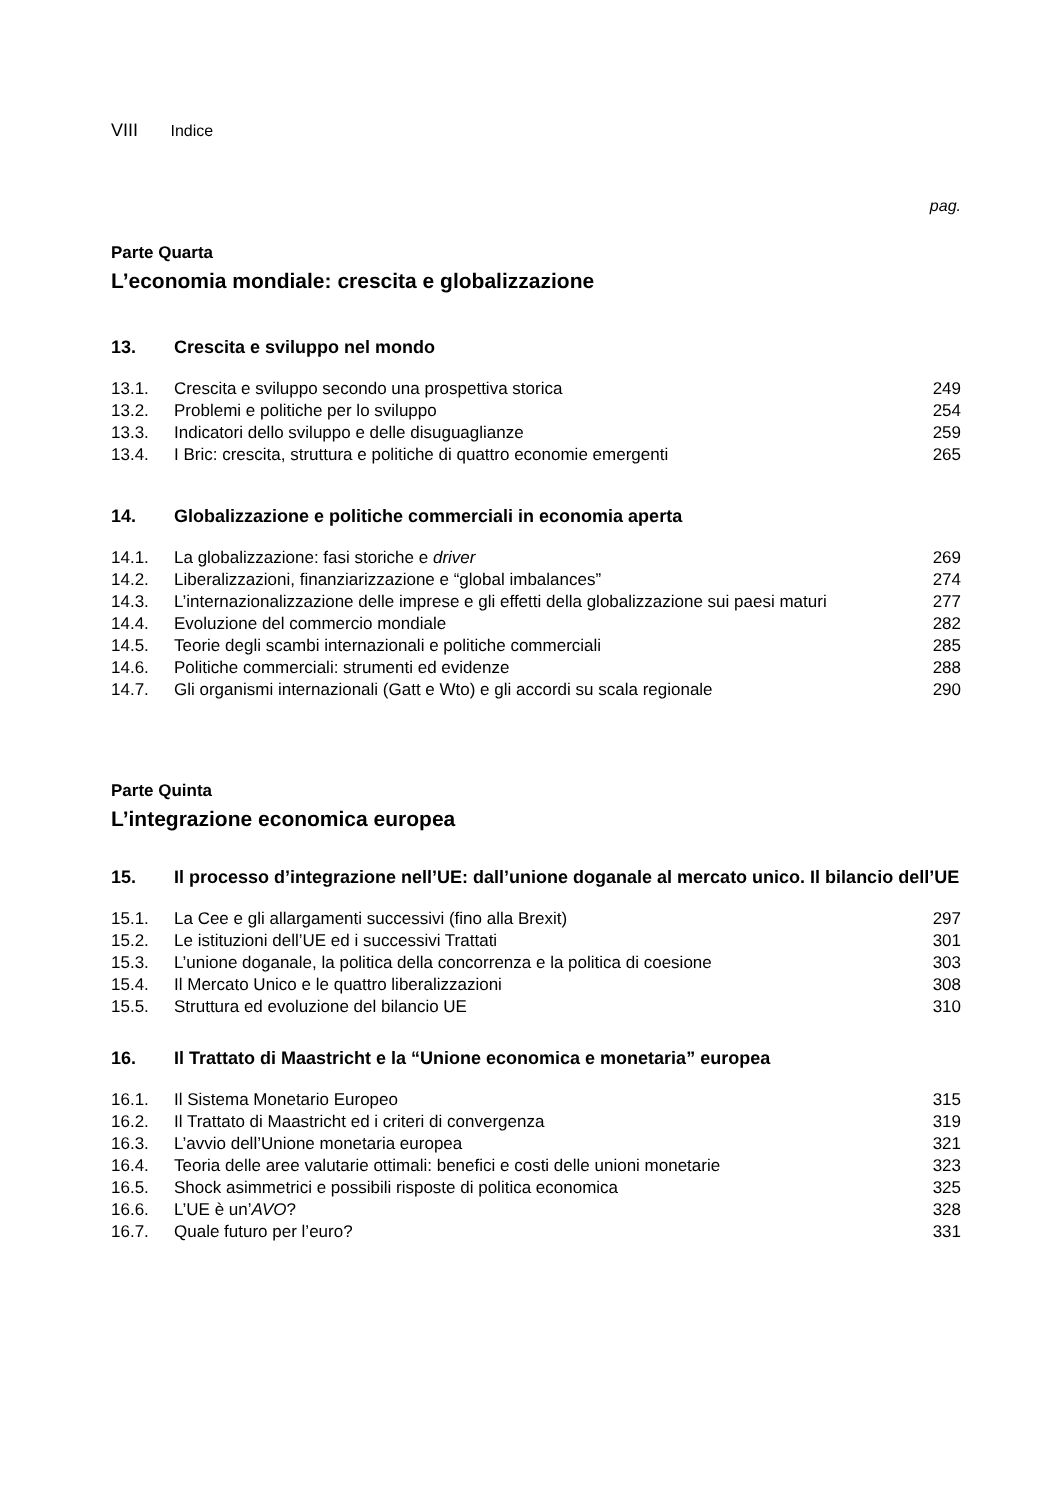VIII Indice
pag.
Parte Quarta
L’economia mondiale: crescita e globalizzazione
13. Crescita e sviluppo nel mondo
| 13.1. | Crescita e sviluppo secondo una prospettiva storica | 249 |
| 13.2. | Problemi e politiche per lo sviluppo | 254 |
| 13.3. | Indicatori dello sviluppo e delle disuguaglianze | 259 |
| 13.4. | I Bric: crescita, struttura e politiche di quattro economie emergenti | 265 |
14. Globalizzazione e politiche commerciali in economia aperta
| 14.1. | La globalizzazione: fasi storiche e driver | 269 |
| 14.2. | Liberalizzazioni, finanziarizzazione e “global imbalances” | 274 |
| 14.3. | L’internazionalizzazione delle imprese e gli effetti della globalizzazione sui paesi maturi | 277 |
| 14.4. | Evoluzione del commercio mondiale | 282 |
| 14.5. | Teorie degli scambi internazionali e politiche commerciali | 285 |
| 14.6. | Politiche commerciali: strumenti ed evidenze | 288 |
| 14.7. | Gli organismi internazionali (Gatt e Wto) e gli accordi su scala regionale | 290 |
Parte Quinta
L’integrazione economica europea
15. Il processo d’integrazione nell’UE: dall’unione doganale al mercato unico. Il bilancio dell’UE
| 15.1. | La Cee e gli allargamenti successivi (fino alla Brexit) | 297 |
| 15.2. | Le istituzioni dell’UE ed i successivi Trattati | 301 |
| 15.3. | L’unione doganale, la politica della concorrenza e la politica di coesione | 303 |
| 15.4. | Il Mercato Unico e le quattro liberalizzazioni | 308 |
| 15.5. | Struttura ed evoluzione del bilancio UE | 310 |
16. Il Trattato di Maastricht e la “Unione economica e monetaria” europea
| 16.1. | Il Sistema Monetario Europeo | 315 |
| 16.2. | Il Trattato di Maastricht ed i criteri di convergenza | 319 |
| 16.3. | L’avvio dell’Unione monetaria europea | 321 |
| 16.4. | Teoria delle aree valutarie ottimali: benefici e costi delle unioni monetarie | 323 |
| 16.5. | Shock asimmetrici e possibili risposte di politica economica | 325 |
| 16.6. | L’UE è un’ AVO ? | 328 |
| 16.7. | Quale futuro per l’euro? | 331 |